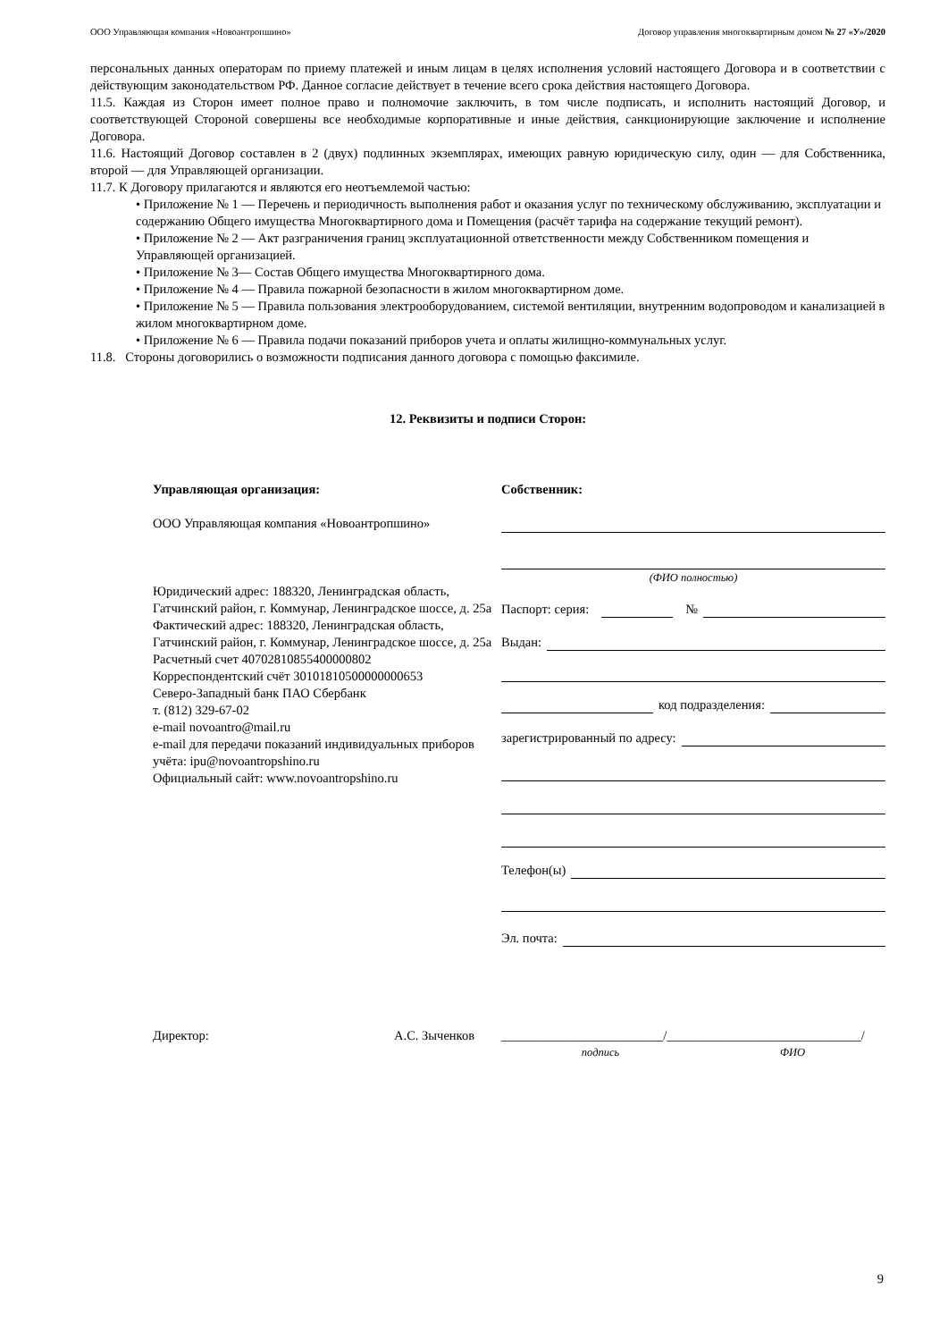ООО Управляющая компания «Новоантропшино» Договор управления многоквартирным домом № 27 «У»/2020
персональных данных операторам по приему платежей и иным лицам в целях исполнения условий настоящего Договора и в соответствии с действующим законодательством РФ. Данное согласие действует в течение всего срока действия настоящего Договора.
11.5. Каждая из Сторон имеет полное право и полномочие заключить, в том числе подписать, и исполнить настоящий Договор, и соответствующей Стороной совершены все необходимые корпоративные и иные действия, санкционирующие заключение и исполнение Договора.
11.6. Настоящий Договор составлен в 2 (двух) подлинных экземплярах, имеющих равную юридическую силу, один — для Собственника, второй — для Управляющей организации.
11.7. К Договору прилагаются и являются его неотъемлемой частью:
• Приложение № 1 — Перечень и периодичность выполнения работ и оказания услуг по техническому обслуживанию, эксплуатации и содержанию Общего имущества Многоквартирного дома и Помещения (расчёт тарифа на содержание текущий ремонт).
• Приложение № 2 — Акт разграничения границ эксплуатационной ответственности между Собственником помещения и Управляющей организацией.
• Приложение № 3— Состав Общего имущества Многоквартирного дома.
• Приложение № 4 — Правила пожарной безопасности в жилом многоквартирном доме.
• Приложение № 5 — Правила пользования электрооборудованием, системой вентиляции, внутренним водопроводом и канализацией в жилом многоквартирном доме.
• Приложение № 6 — Правила подачи показаний приборов учета и оплаты жилищно-коммунальных услуг.
11.8. Стороны договорились о возможности подписания данного договора с помощью факсимиле.
12. Реквизиты и подписи Сторон:
Управляющая организация:
ООО Управляющая компания «Новоантропшино»
Юридический адрес: 188320, Ленинградская область, Гатчинский район, г. Коммунар, Ленинградское шоссе, д. 25а
Фактический адрес: 188320, Ленинградская область, Гатчинский район, г. Коммунар, Ленинградское шоссе, д. 25а
Расчетный счет 40702810855400000802
Корреспондентский счёт 30101810500000000653
Северо-Западный банк ПАО Сбербанк
т. (812) 329-67-02
e-mail novoantro@mail.ru
e-mail для передачи показаний индивидуальных приборов учёта: ipu@novoantropshino.ru
Официальный сайт: www.novoantropshino.ru
Собственник:
(ФИО полностью)
Паспорт: серия:
№
Выдан:
код подразделения:
зарегистрированный по адресу:
Телефон(ы)
Эл. почта:
Директор: А.С. Зыченков _________________________/______________________________/
подпись ФИО
9